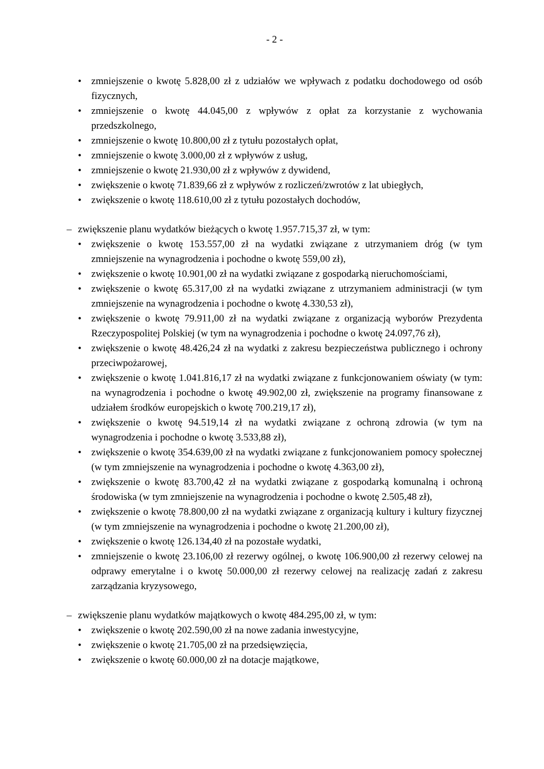- 2 -
• zmniejszenie o kwotę 5.828,00 zł z udziałów we wpływach z podatku dochodowego od osób fizycznych,
• zmniejszenie o kwotę 44.045,00 z wpływów z opłat za korzystanie z wychowania przedszkolnego,
• zmniejszenie o kwotę 10.800,00 zł z tytułu pozostałych opłat,
• zmniejszenie o kwotę 3.000,00 zł z wpływów z usług,
• zmniejszenie o kwotę 21.930,00 zł z wpływów z dywidend,
• zwiększenie o kwotę 71.839,66 zł z wpływów z rozliczeń/zwrotów z lat ubiegłych,
• zwiększenie o kwotę 118.610,00 zł z tytułu pozostałych dochodów,
– zwiększenie planu wydatków bieżących o kwotę 1.957.715,37 zł, w tym:
• zwiększenie o kwotę 153.557,00 zł na wydatki związane z utrzymaniem dróg (w tym zmniejszenie na wynagrodzenia i pochodne o kwotę 559,00 zł),
• zwiększenie o kwotę 10.901,00 zł na wydatki związane z gospodarką nieruchomościami,
• zwiększenie o kwotę 65.317,00 zł na wydatki związane z utrzymaniem administracji (w tym zmniejszenie na wynagrodzenia i pochodne o kwotę 4.330,53 zł),
• zwiększenie o kwotę 79.911,00 zł na wydatki związane z organizacją wyborów Prezydenta Rzeczypospolitej Polskiej (w tym na wynagrodzenia i pochodne o kwotę 24.097,76 zł),
• zwiększenie o kwotę 48.426,24 zł na wydatki z zakresu bezpieczeństwa publicznego i ochrony przeciwpożarowej,
• zwiększenie o kwotę 1.041.816,17 zł na wydatki związane z funkcjonowaniem oświaty (w tym: na wynagrodzenia i pochodne o kwotę 49.902,00 zł, zwiększenie na programy finansowane z udziałem środków europejskich o kwotę 700.219,17 zł),
• zwiększenie o kwotę 94.519,14 zł na wydatki związane z ochroną zdrowia (w tym na wynagrodzenia i pochodne o kwotę 3.533,88 zł),
• zwiększenie o kwotę 354.639,00 zł na wydatki związane z funkcjonowaniem pomocy społecznej (w tym zmniejszenie na wynagrodzenia i pochodne o kwotę 4.363,00 zł),
• zwiększenie o kwotę 83.700,42 zł na wydatki związane z gospodarką komunalną i ochroną środowiska (w tym zmniejszenie na wynagrodzenia i pochodne o kwotę 2.505,48 zł),
• zwiększenie o kwotę 78.800,00 zł na wydatki związane z organizacją kultury i kultury fizycznej (w tym zmniejszenie na wynagrodzenia i pochodne o kwotę 21.200,00 zł),
• zwiększenie o kwotę 126.134,40 zł na pozostałe wydatki,
• zmniejszenie o kwotę 23.106,00 zł rezerwy ogólnej, o kwotę 106.900,00 zł rezerwy celowej na odprawy emerytalne i o kwotę 50.000,00 zł rezerwy celowej na realizację zadań z zakresu zarządzania kryzysowego,
– zwiększenie planu wydatków majątkowych o kwotę 484.295,00 zł, w tym:
• zwiększenie o kwotę 202.590,00 zł na nowe zadania inwestycyjne,
• zwiększenie o kwotę 21.705,00 zł na przedsięwzięcia,
• zwiększenie o kwotę 60.000,00 zł na dotacje majątkowe,